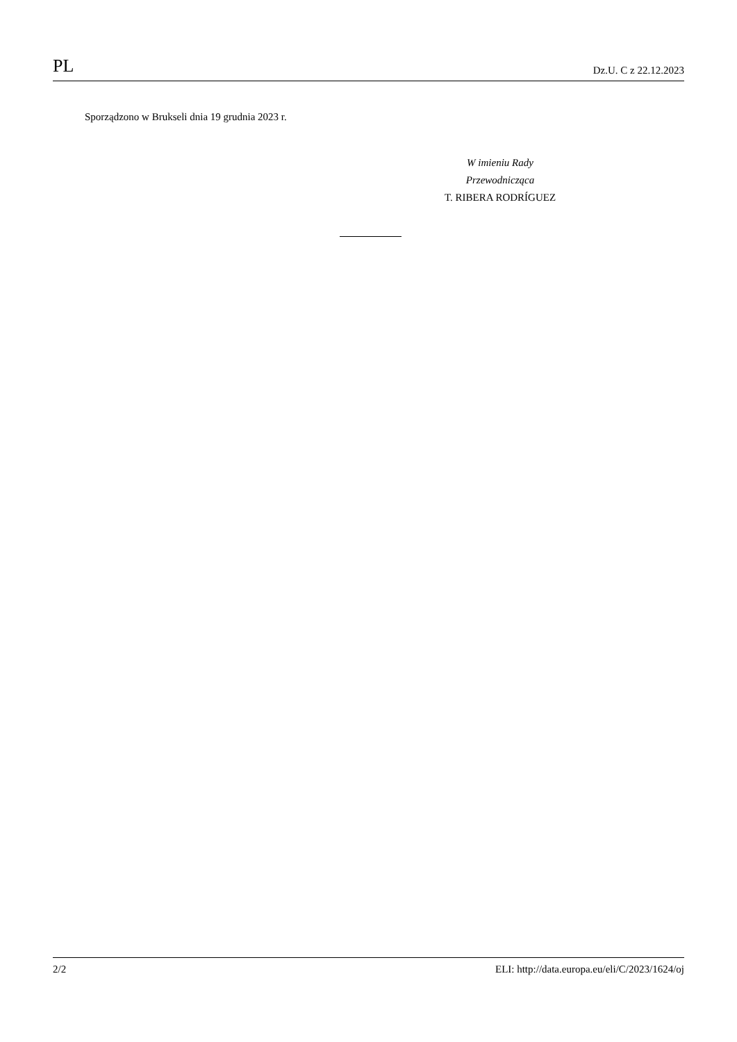PL Dz.U. C z 22.12.2023
Sporządzono w Brukseli dnia 19 grudnia 2023 r.
W imieniu Rady
Przewodnicząca
T. RIBERA RODRÍGUEZ
2/2 ELI: http://data.europa.eu/eli/C/2023/1624/oj